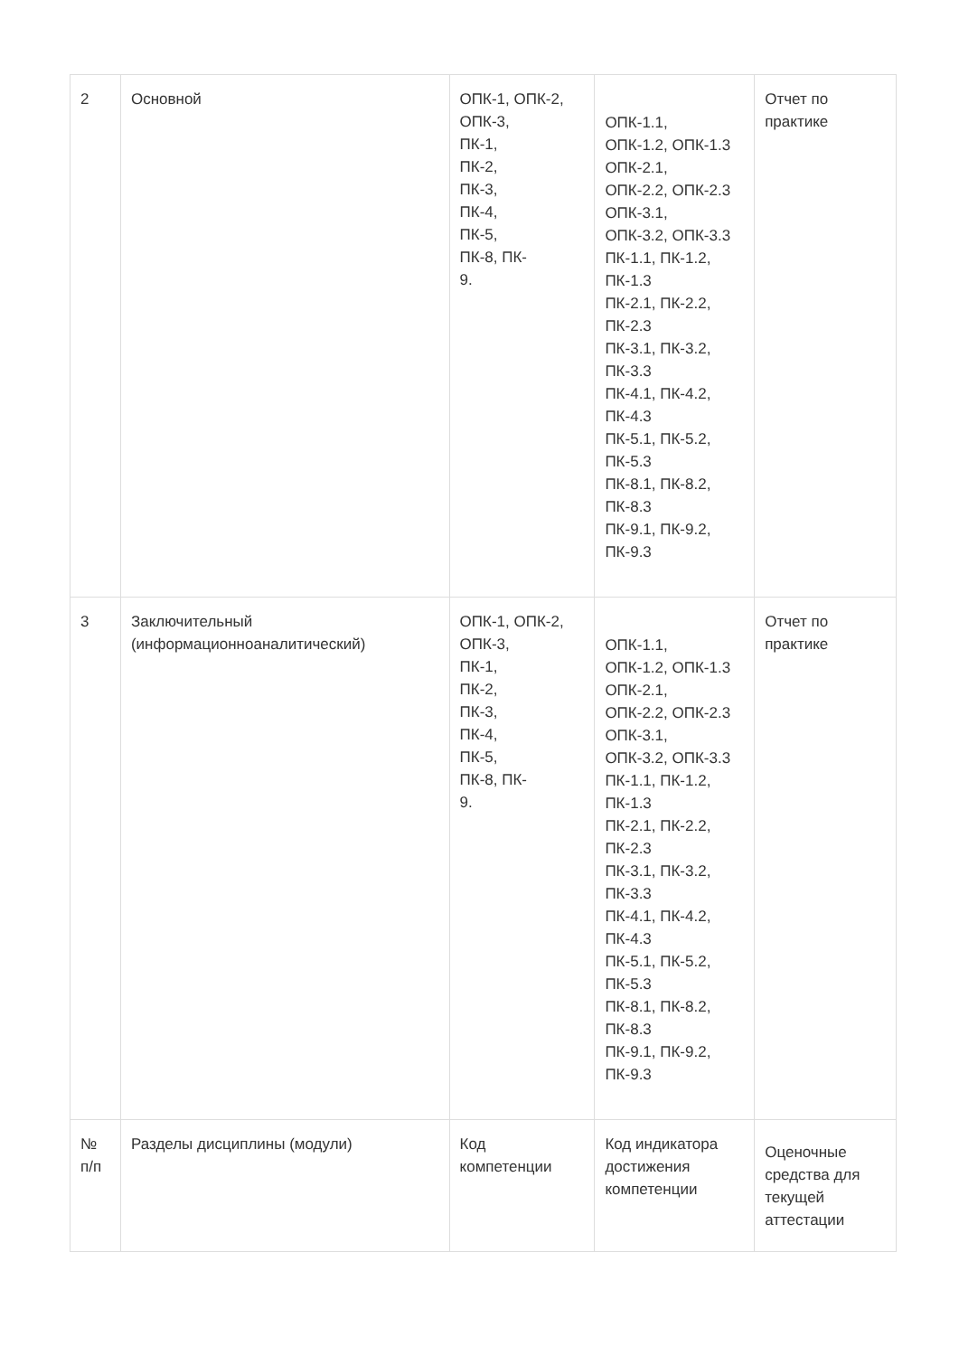| 2 | Основной | ОПК-1, ОПК-2, ОПК-3, ПК-1, ПК-2, ПК-3, ПК-4, ПК-5, ПК-8, ПК- 9. | ОПК-1.1, ОПК-1.2, ОПК-1.3 ОПК-2.1, ОПК-2.2, ОПК-2.3 ОПК-3.1, ОПК-3.2, ОПК-3.3 ПК-1.1, ПК-1.2, ПК-1.3 ПК-2.1, ПК-2.2, ПК-2.3 ПК-3.1, ПК-3.2, ПК-3.3 ПК-4.1, ПК-4.2, ПК-4.3 ПК-5.1, ПК-5.2, ПК-5.3 ПК-8.1, ПК-8.2, ПК-8.3 ПК-9.1, ПК-9.2, ПК-9.3 | Отчет по практике |
| 3 | Заключительный (информационноаналитический) | ОПК-1, ОПК-2, ОПК-3, ПК-1, ПК-2, ПК-3, ПК-4, ПК-5, ПК-8, ПК- 9. | ОПК-1.1, ОПК-1.2, ОПК-1.3 ОПК-2.1, ОПК-2.2, ОПК-2.3 ОПК-3.1, ОПК-3.2, ОПК-3.3 ПК-1.1, ПК-1.2, ПК-1.3 ПК-2.1, ПК-2.2, ПК-2.3 ПК-3.1, ПК-3.2, ПК-3.3 ПК-4.1, ПК-4.2, ПК-4.3 ПК-5.1, ПК-5.2, ПК-5.3 ПК-8.1, ПК-8.2, ПК-8.3 ПК-9.1, ПК-9.2, ПК-9.3 | Отчет по практике |
| № п/п | Разделы дисциплины (модули) | Код компетенции | Код индикатора достижения компетенции | Оценочные средства для текущей аттестации |